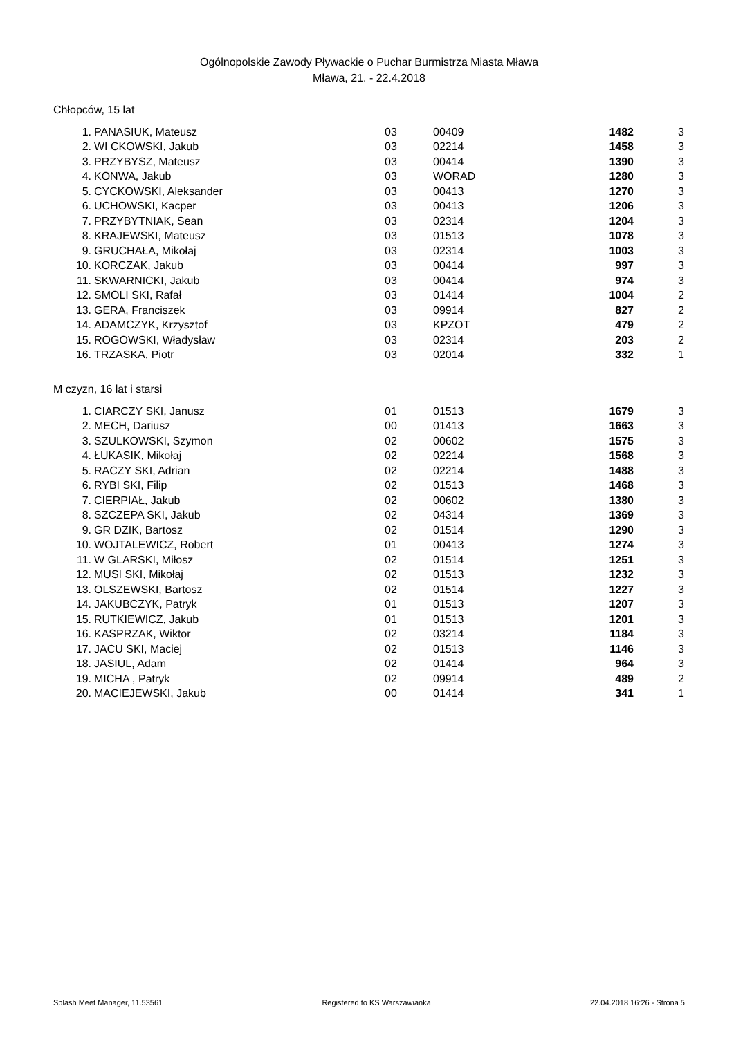Ogólnopolskie Zawody Pływackie o Puchar Burmistrza Miasta Mława
Mława, 21. - 22.4.2018
Chłopców, 15 lat
| 1. | PANASIUK, Mateusz | 03 | 00409 | 1482 | 3 |
| 2. | WI CKOWSKI, Jakub | 03 | 02214 | 1458 | 3 |
| 3. | PRZYBYSZ, Mateusz | 03 | 00414 | 1390 | 3 |
| 4. | KONWA, Jakub | 03 | WORAD | 1280 | 3 |
| 5. | CYCKOWSKI, Aleksander | 03 | 00413 | 1270 | 3 |
| 6. | UCHOWSKI, Kacper | 03 | 00413 | 1206 | 3 |
| 7. | PRZYBYTNIAK, Sean | 03 | 02314 | 1204 | 3 |
| 8. | KRAJEWSKI, Mateusz | 03 | 01513 | 1078 | 3 |
| 9. | GRUCHAŁA, Mikołaj | 03 | 02314 | 1003 | 3 |
| 10. | KORCZAK, Jakub | 03 | 00414 | 997 | 3 |
| 11. | SKWARNICKI, Jakub | 03 | 00414 | 974 | 3 |
| 12. | SMOLI SKI, Rafał | 03 | 01414 | 1004 | 2 |
| 13. | GERA, Franciszek | 03 | 09914 | 827 | 2 |
| 14. | ADAMCZYK, Krzysztof | 03 | KPZOT | 479 | 2 |
| 15. | ROGOWSKI, Władysław | 03 | 02314 | 203 | 2 |
| 16. | TRZASKA, Piotr | 03 | 02014 | 332 | 1 |
M czyzn, 16 lat i starsi
| 1. | CIARCZY SKI, Janusz | 01 | 01513 | 1679 | 3 |
| 2. | MECH, Dariusz | 00 | 01413 | 1663 | 3 |
| 3. | SZULKOWSKI, Szymon | 02 | 00602 | 1575 | 3 |
| 4. | ŁUKASIK, Mikołaj | 02 | 02214 | 1568 | 3 |
| 5. | RACZY SKI, Adrian | 02 | 02214 | 1488 | 3 |
| 6. | RYBI SKI, Filip | 02 | 01513 | 1468 | 3 |
| 7. | CIERPIAŁ, Jakub | 02 | 00602 | 1380 | 3 |
| 8. | SZCZEPA SKI, Jakub | 02 | 04314 | 1369 | 3 |
| 9. | GR DZIK, Bartosz | 02 | 01514 | 1290 | 3 |
| 10. | WOJTALEWICZ, Robert | 01 | 00413 | 1274 | 3 |
| 11. | W GLARSKI, Miłosz | 02 | 01514 | 1251 | 3 |
| 12. | MUSI SKI, Mikołaj | 02 | 01513 | 1232 | 3 |
| 13. | OLSZEWSKI, Bartosz | 02 | 01514 | 1227 | 3 |
| 14. | JAKUBCZYK, Patryk | 01 | 01513 | 1207 | 3 |
| 15. | RUTKIEWICZ, Jakub | 01 | 01513 | 1201 | 3 |
| 16. | KASPRZAK, Wiktor | 02 | 03214 | 1184 | 3 |
| 17. | JACU SKI, Maciej | 02 | 01513 | 1146 | 3 |
| 18. | JASIUL, Adam | 02 | 01414 | 964 | 3 |
| 19. | MICHA , Patryk | 02 | 09914 | 489 | 2 |
| 20. | MACIEJEWSKI, Jakub | 00 | 01414 | 341 | 1 |
Splash Meet Manager, 11.53561 Registered to KS Warszawianka 22.04.2018 16:26 - Strona 5